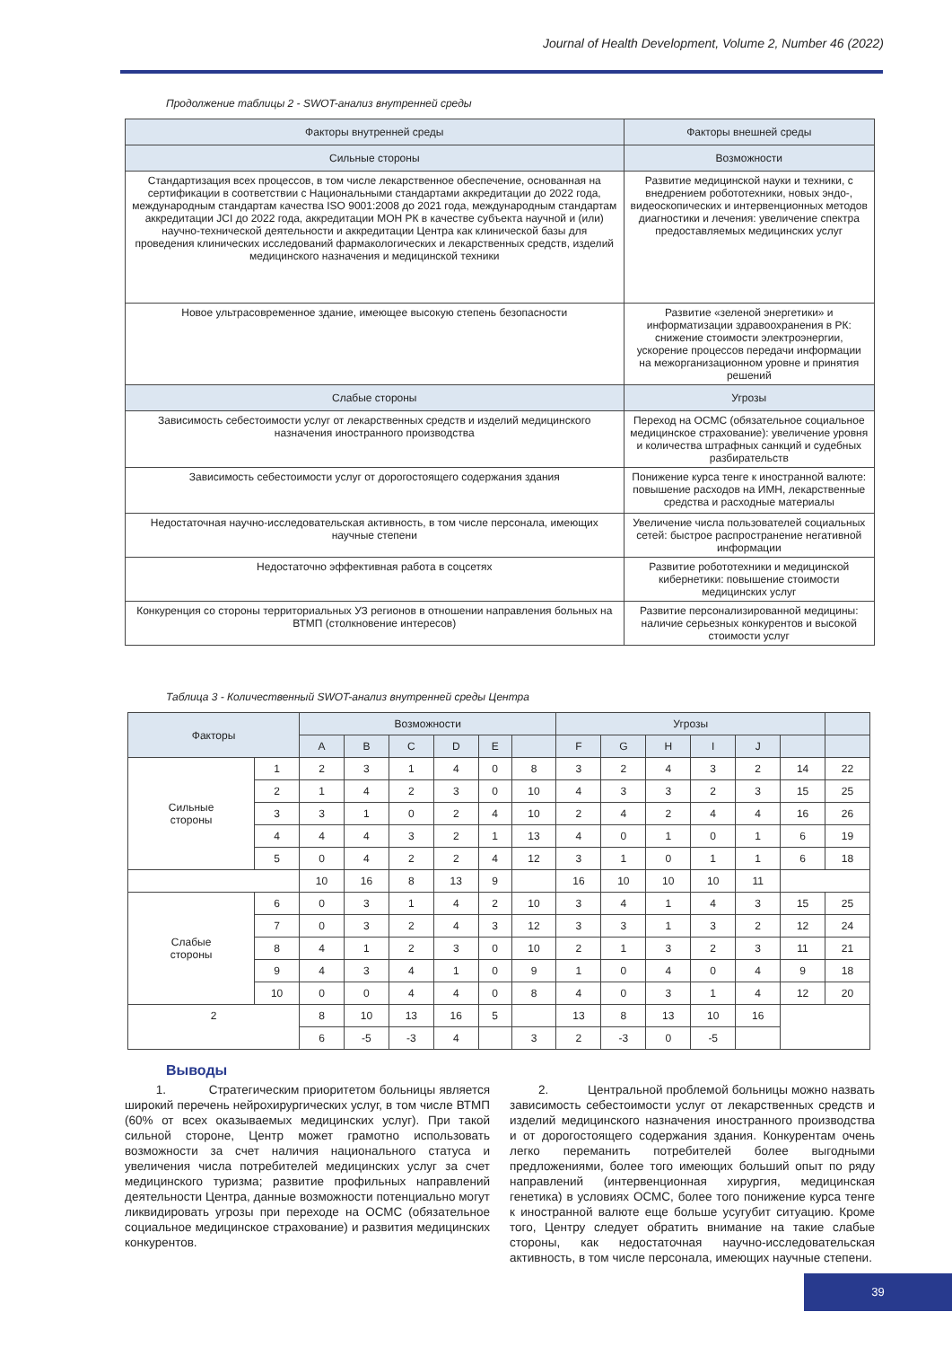Journal of Health Development, Volume 2, Number 46 (2022)
Продолжение таблицы 2 - SWOT-анализ внутренней среды
| Факторы внутренней среды | Факторы внешней среды |
| --- | --- |
| Сильные стороны | Возможности |
| Стандартизация всех процессов, в том числе лекарственное обеспечение, основанная на сертификации в соответствии с Национальными стандартами аккредитации до 2022 года, международным стандартам качества ISO 9001:2008 до 2021 года, международным стандартам аккредитации JCI до 2022 года, аккредитации МОН РК в качестве субъекта научной и (или) научно-технической деятельности и аккредитации Центра как клинической базы для проведения клинических исследований фармакологических и лекарственных средств, изделий медицинского назначения и медицинской техники | Развитие медицинской науки и техники, с внедрением робототехники, новых эндо-, видеоскопических и интервенционных методов диагностики и лечения: увеличение спектра предоставляемых медицинских услуг |
| Новое ультрасовременное здание, имеющее высокую степень безопасности | Развитие «зеленой энергетики» и информатизации здравоохранения в РК: снижение стоимости электроэнергии, ускорение процессов передачи информации на межорганизационном уровне и принятия решений |
| Слабые стороны | Угрозы |
| Зависимость себестоимости услуг от лекарственных средств и изделий медицинского назначения иностранного производства | Переход на ОСМС (обязательное социальное медицинское страхование): увеличение уровня и количества штрафных санкций и судебных разбирательств |
| Зависимость себестоимости услуг от дорогостоящего содержания здания | Понижение курса тенге к иностранной валюте: повышение расходов на ИМН, лекарственные средства и расходные материалы |
| Недостаточная научно-исследовательская активность, в том числе персонала, имеющих научные степени | Увеличение числа пользователей социальных сетей: быстрое распространение негативной информации |
| Недостаточно эффективная работа в соцсетях | Развитие робототехники и медицинской кибернетики: повышение стоимости медицинских услуг |
| Конкуренция со стороны территориальных УЗ регионов в отношении направления больных на ВТМП (столкновение интересов) | Развитие персонализированной медицины: наличие серьезных конкурентов и высокой стоимости услуг |
Таблица 3 - Количественный SWOT-анализ внутренней среды Центра
| Факторы | | Возможности | | | | | | Угрозы | | | | | | |
| --- | --- | --- | --- | --- | --- | --- | --- | --- | --- | --- | --- | --- | --- | --- |
| | | A | B | C | D | E | | F | G | H | I | J | | |
| Сильные стороны | 1 | 2 | 3 | 1 | 4 | 0 | 8 | 3 | 2 | 4 | 3 | 2 | 14 | 22 |
| | 2 | 1 | 4 | 2 | 3 | 0 | 10 | 4 | 3 | 3 | 2 | 3 | 15 | 25 |
| | 3 | 3 | 1 | 0 | 2 | 4 | 10 | 2 | 4 | 2 | 4 | 4 | 16 | 26 |
| | 4 | 4 | 4 | 3 | 2 | 1 | 13 | 4 | 0 | 1 | 0 | 1 | 6 | 19 |
| | 5 | 0 | 4 | 2 | 2 | 4 | 12 | 3 | 1 | 0 | 1 | 1 | 6 | 18 |
| | | 10 | 16 | 8 | 13 | 9 | | 16 | 10 | 10 | 10 | 11 | | |
| Слабые стороны | 6 | 0 | 3 | 1 | 4 | 2 | 10 | 3 | 4 | 1 | 4 | 3 | 15 | 25 |
| | 7 | 0 | 3 | 2 | 4 | 3 | 12 | 3 | 3 | 1 | 3 | 2 | 12 | 24 |
| | 8 | 4 | 1 | 2 | 3 | 0 | 10 | 2 | 1 | 3 | 2 | 3 | 11 | 21 |
| | 9 | 4 | 3 | 4 | 1 | 0 | 9 | 1 | 0 | 4 | 0 | 4 | 9 | 18 |
| | 10 | 0 | 0 | 4 | 4 | 0 | 8 | 4 | 0 | 3 | 1 | 4 | 12 | 20 |
| 2 | | 8 | 10 | 13 | 16 | 5 | | 13 | 8 | 13 | 10 | 16 | | |
| | | 6 | -5 | -3 | 4 | | 3 | 2 | -3 | 0 | -5 | | | |
Выводы
1. Стратегическим приоритетом больницы является широкий перечень нейрохирургических услуг, в том числе ВТМП (60% от всех оказываемых медицинских услуг). При такой сильной стороне, Центр может грамотно использовать возможности за счет наличия национального статуса и увеличения числа потребителей медицинских услуг за счет медицинского туризма; развитие профильных направлений деятельности Центра, данные возможности потенциально могут ликвидировать угрозы при переходе на ОСМС (обязательное социальное медицинское страхование) и развития медицинских конкурентов.
2. Центральной проблемой больницы можно назвать зависимость себестоимости услуг от лекарственных средств и изделий медицинского назначения иностранного производства и от дорогостоящего содержания здания. Конкурентам очень легко переманить потребителей более выгодными предложениями, более того имеющих больший опыт по ряду направлений (интервенционная хирургия, медицинская генетика) в условиях ОСМС, более того понижение курса тенге к иностранной валюте еще больше усугубит ситуацию. Кроме того, Центру следует обратить внимание на такие слабые стороны, как недостаточная научно-исследовательская активность, в том числе персонала, имеющих научные степени.
39